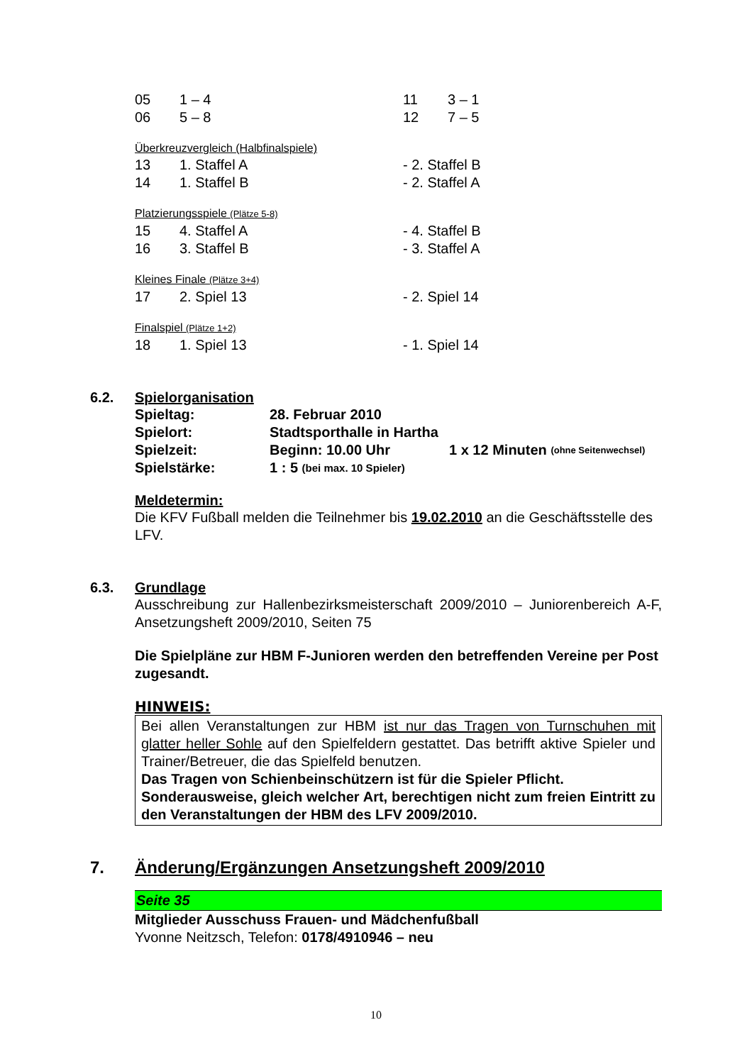05 1 – 4 11 3 – 1
06 5 – 8 12 7 – 5
Überkreuzvergleich (Halbfinalspiele)
13 1. Staffel A - 2. Staffel B
14 1. Staffel B - 2. Staffel A
Platzierungsspiele (Plätze 5-8)
15 4. Staffel A - 4. Staffel B
16 3. Staffel B - 3. Staffel A
Kleines Finale (Plätze 3+4)
17 2. Spiel 13 - 2. Spiel 14
Finalspiel (Plätze 1+2)
18 1. Spiel 13 - 1. Spiel 14
6.2. Spielorganisation
Spieltag: 28. Februar 2010
Spielort: Stadtsporthalle in Hartha
Spielzeit: Beginn: 10.00 Uhr 1 x 12 Minuten (ohne Seitenwechsel)
Spielstärke: 1 : 5 (bei max. 10 Spieler)
Meldetermin:
Die KFV Fußball melden die Teilnehmer bis 19.02.2010 an die Geschäftsstelle des LFV.
6.3. Grundlage
Ausschreibung zur Hallenbezirksmeisterschaft 2009/2010 – Juniorenbereich A-F, Ansetzungsheft 2009/2010, Seiten 75
Die Spielpläne zur HBM F-Junioren werden den betreffenden Vereine per Post zugesandt.
HINWEIS:
Bei allen Veranstaltungen zur HBM ist nur das Tragen von Turnschuhen mit glatter heller Sohle auf den Spielfeldern gestattet. Das betrifft aktive Spieler und Trainer/Betreuer, die das Spielfeld benutzen.
Das Tragen von Schienbeinschützern ist für die Spieler Pflicht.
Sonderausweise, gleich welcher Art, berechtigen nicht zum freien Eintritt zu den Veranstaltungen der HBM des LFV 2009/2010.
7. Änderung/Ergänzungen Ansetzungsheft 2009/2010
Seite 35
Mitglieder Ausschuss Frauen- und Mädchenfußball
Yvonne Neitzsch, Telefon: 0178/4910946 – neu
10